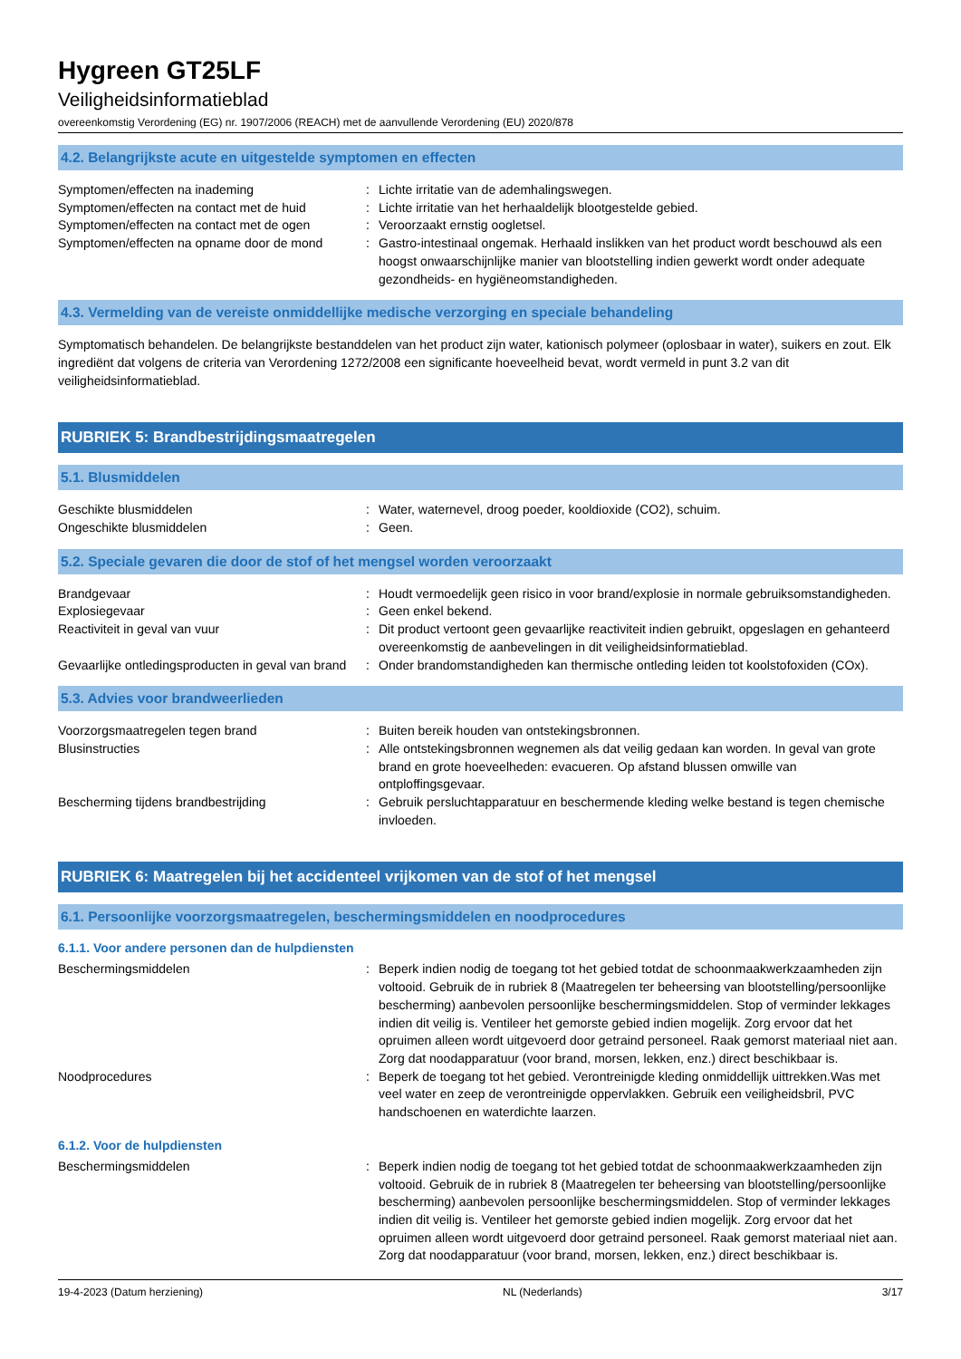Hygreen GT25LF
Veiligheidsinformatieblad
overeenkomstig Verordening (EG) nr. 1907/2006 (REACH) met de aanvullende Verordening (EU) 2020/878
4.2. Belangrijkste acute en uitgestelde symptomen en effecten
Symptomen/effecten na inademing : Lichte irritatie van de ademhalingswegen.
Symptomen/effecten na contact met de huid
: Lichte irritatie van het herhaaldelijk blootgestelde gebied.
Symptomen/effecten na contact met de ogen
: Veroorzaakt ernstig oogletsel.
Symptomen/effecten na opname door de mond
: Gastro-intestinaal ongemak. Herhaald inslikken van het product wordt beschouwd als een hoogst onwaarschijnlijke manier van blootstelling indien gewerkt wordt onder adequate gezondheids- en hygiëneomstandigheden.
4.3. Vermelding van de vereiste onmiddellijke medische verzorging en speciale behandeling
Symptomatisch behandelen. De belangrijkste bestanddelen van het product zijn water, kationisch polymeer (oplosbaar in water), suikers en zout. Elk ingrediënt dat volgens de criteria van Verordening 1272/2008 een significante hoeveelheid bevat, wordt vermeld in punt 3.2 van dit veiligheidsinformatieblad.
RUBRIEK 5: Brandbestrijdingsmaatregelen
5.1. Blusmiddelen
Geschikte blusmiddelen : Water, waternevel, droog poeder, kooldioxide (CO2), schuim.
Ongeschikte blusmiddelen : Geen.
5.2. Speciale gevaren die door de stof of het mengsel worden veroorzaakt
Brandgevaar : Houdt vermoedelijk geen risico in voor brand/explosie in normale gebruiksomstandigheden.
Explosiegevaar : Geen enkel bekend.
Reactiviteit in geval van vuur : Dit product vertoont geen gevaarlijke reactiviteit indien gebruikt, opgeslagen en gehanteerd overeenkomstig de aanbevelingen in dit veiligheidsinformatieblad.
Gevaarlijke ontledingsproducten in geval van brand
: Onder brandomstandigheden kan thermische ontleding leiden tot koolstofoxiden (COx).
5.3. Advies voor brandweerlieden
Voorzorgsmaatregelen tegen brand : Buiten bereik houden van ontstekingsbronnen.
Blusinstructies : Alle ontstekingsbronnen wegnemen als dat veilig gedaan kan worden. In geval van grote brand en grote hoeveelheden: evacueren. Op afstand blussen omwille van ontploffingsgevaar.
Bescherming tijdens brandbestrijding : Gebruik persluchtapparatuur en beschermende kleding welke bestand is tegen chemische invloeden.
RUBRIEK 6: Maatregelen bij het accidenteel vrijkomen van de stof of het mengsel
6.1. Persoonlijke voorzorgsmaatregelen, beschermingsmiddelen en noodprocedures
6.1.1. Voor andere personen dan de hulpdiensten
Beschermingsmiddelen : Beperk indien nodig de toegang tot het gebied totdat de schoonmaakwerkzaamheden zijn voltooid. Gebruik de in rubriek 8 (Maatregelen ter beheersing van blootstelling/persoonlijke bescherming) aanbevolen persoonlijke beschermingsmiddelen. Stop of verminder lekkages indien dit veilig is. Ventileer het gemorste gebied indien mogelijk. Zorg ervoor dat het opruimen alleen wordt uitgevoerd door getraind personeel. Raak gemorst materiaal niet aan. Zorg dat noodapparatuur (voor brand, morsen, lekken, enz.) direct beschikbaar is.
Noodprocedures : Beperk de toegang tot het gebied. Verontreinigde kleding onmiddellijk uittrekken.Was met veel water en zeep de verontreinigde oppervlakken. Gebruik een veiligheidsbril, PVC handschoenen en waterdichte laarzen.
6.1.2. Voor de hulpdiensten
Beschermingsmiddelen : Beperk indien nodig de toegang tot het gebied totdat de schoonmaakwerkzaamheden zijn voltooid. Gebruik de in rubriek 8 (Maatregelen ter beheersing van blootstelling/persoonlijke bescherming) aanbevolen persoonlijke beschermingsmiddelen. Stop of verminder lekkages indien dit veilig is. Ventileer het gemorste gebied indien mogelijk. Zorg ervoor dat het opruimen alleen wordt uitgevoerd door getraind personeel. Raak gemorst materiaal niet aan. Zorg dat noodapparatuur (voor brand, morsen, lekken, enz.) direct beschikbaar is.
19-4-2023 (Datum herziening) NL (Nederlands) 3/17